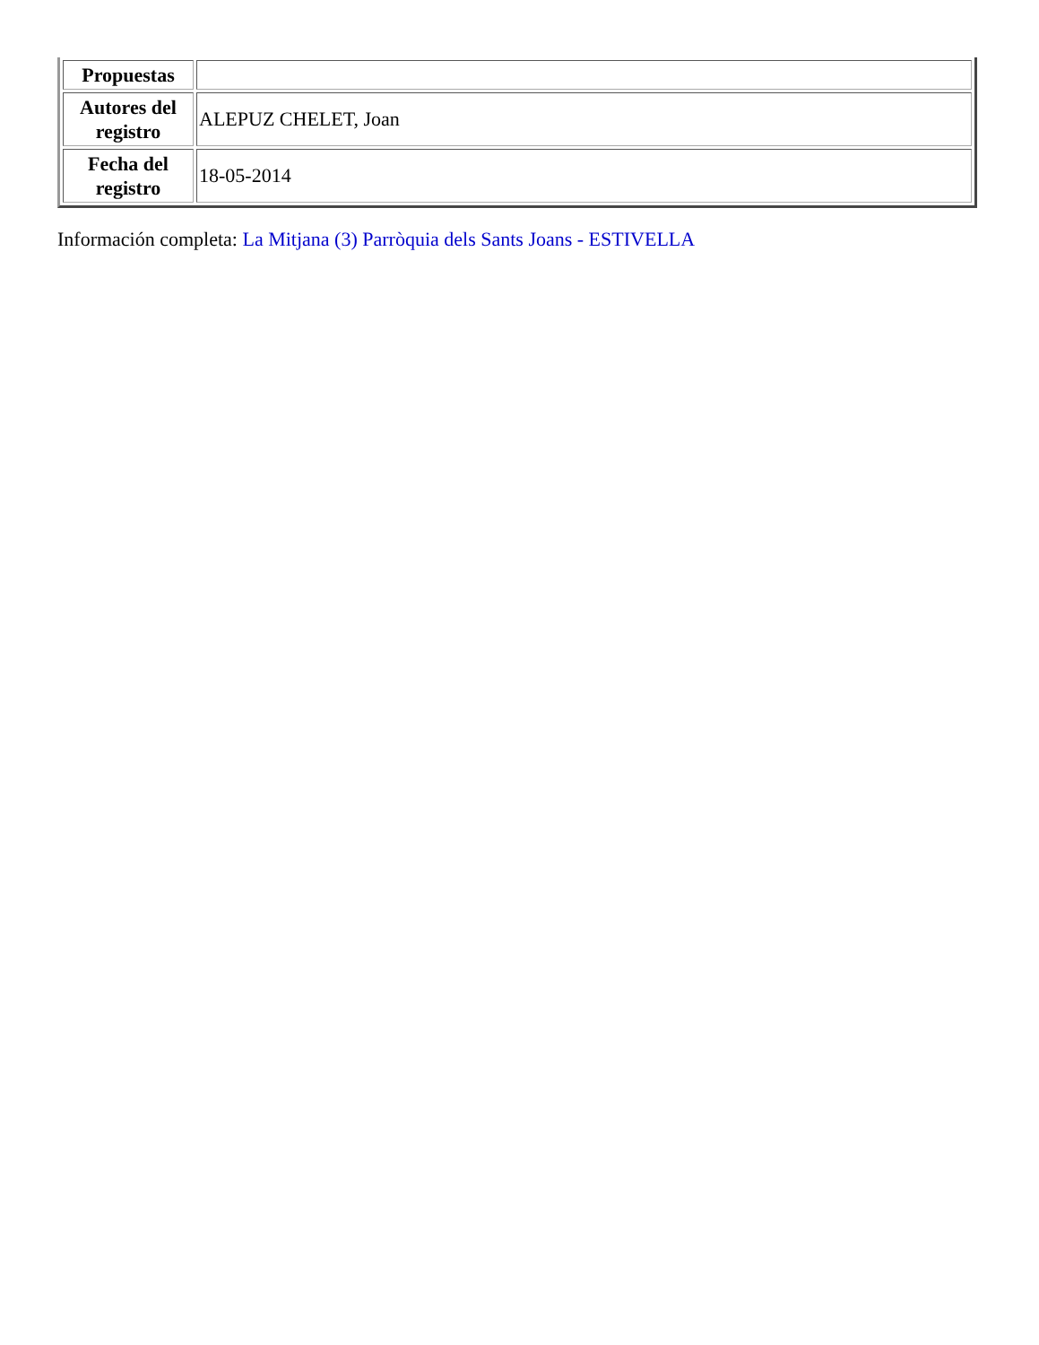| Propuestas | |
| Autores del registro | ALEPUZ CHELET, Joan |
| Fecha del registro | 18-05-2014 |
Información completa: La Mitjana (3) Parròquia dels Sants Joans - ESTIVELLA